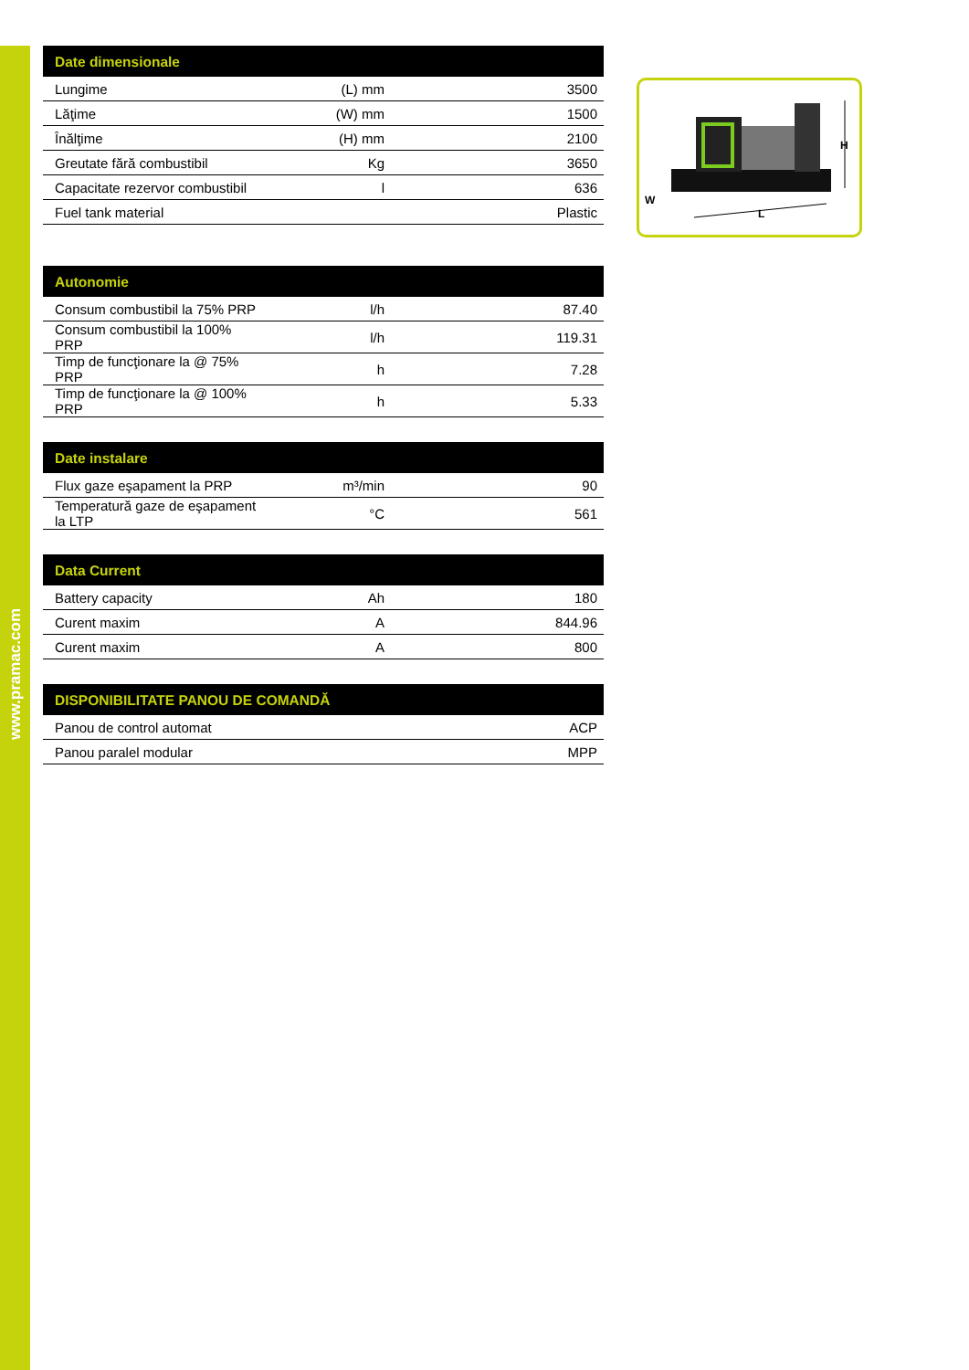www.pramac.com
| Date dimensionale | | |
| --- | --- | --- |
| Lungime | (L) mm | 3500 |
| Lăţime | (W) mm | 1500 |
| Înălţime | (H) mm | 2100 |
| Greutate fără combustibil | Kg | 3650 |
| Capacitate rezervor combustibil | l | 636 |
| Fuel tank material | | Plastic |
| Autonomie | | |
| --- | --- | --- |
| Consum combustibil la 75% PRP | l/h | 87.40 |
| Consum combustibil la 100% PRP | l/h | 119.31 |
| Timp de funcţionare la @ 75% PRP | h | 7.28 |
| Timp de funcţionare la @ 100% PRP | h | 5.33 |
| Date instalare | | |
| --- | --- | --- |
| Flux gaze eşapament la PRP | m³/min | 90 |
| Temperatură gaze de eşapament la LTP | °C | 561 |
| Data Current | | |
| --- | --- | --- |
| Battery capacity | Ah | 180 |
| Curent maxim | A | 844.96 |
| Curent maxim | A | 800 |
| DISPONIBILITATE PANOU DE COMANDĂ | | |
| --- | --- | --- |
| Panou de control automat | | ACP |
| Panou paralel modular | | MPP |
H
L
W